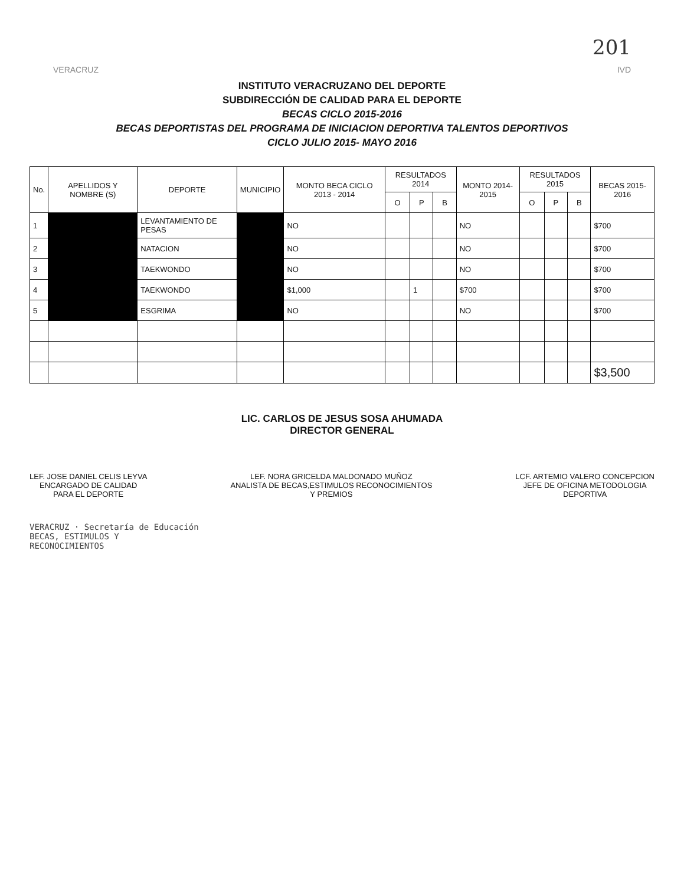201
VERACRUZ IVD
INSTITUTO VERACRUZANO DEL DEPORTE
SUBDIRECCIÓN DE CALIDAD PARA EL DEPORTE
BECAS CICLO 2015-2016
BECAS DEPORTISTAS DEL PROGRAMA DE INICIACION DEPORTIVA TALENTOS DEPORTIVOS
CICLO JULIO 2015- MAYO 2016
| No. | APELLIDOS Y NOMBRE (S) | DEPORTE | MUNICIPIO | MONTO BECA CICLO 2013 - 2014 | RESULTADOS 2014 | | | MONTO 2014-2015 | RESULTADOS 2015 | | | BECAS 2015-2016 |
| --- | --- | --- | --- | --- | --- | --- | --- | --- | --- | --- | --- | --- |
| | | | | | O | P | B | | O | P | B | |
| 1 | | LEVANTAMIENTO DE PESAS | | NO | | | | NO | | | | $700 |
| 2 | | NATACION | | NO | | | | NO | | | | $700 |
| 3 | | TAEKWONDO | | NO | | | | NO | | | | $700 |
| 4 | | TAEKWONDO | | $1,000 | | 1 | | $700 | | | | $700 |
| 5 | | ESGRIMA | | NO | | | | NO | | | | $700 |
| | | | | | | | | | | | | $3,500 |
LIC. CARLOS DE JESUS SOSA AHUMADA
DIRECTOR GENERAL
LEF. JOSE DANIEL CELIS LEYVA
ENCARGADO DE CALIDAD
PARA EL DEPORTE
LEF. NORA GRICELDA MALDONADO MUÑOZ
ANALISTA DE BECAS,ESTIMULOS RECONOCIMIENTOS
Y PREMIOS
LCF. ARTEMIO VALERO CONCEPCION
JEFE DE OFICINA METODOLOGIA
DEPORTIVA
VERACRUZ · Secretaría de Educación
BECAS, ESTIMULOS Y
RECONOCIMIENTOS